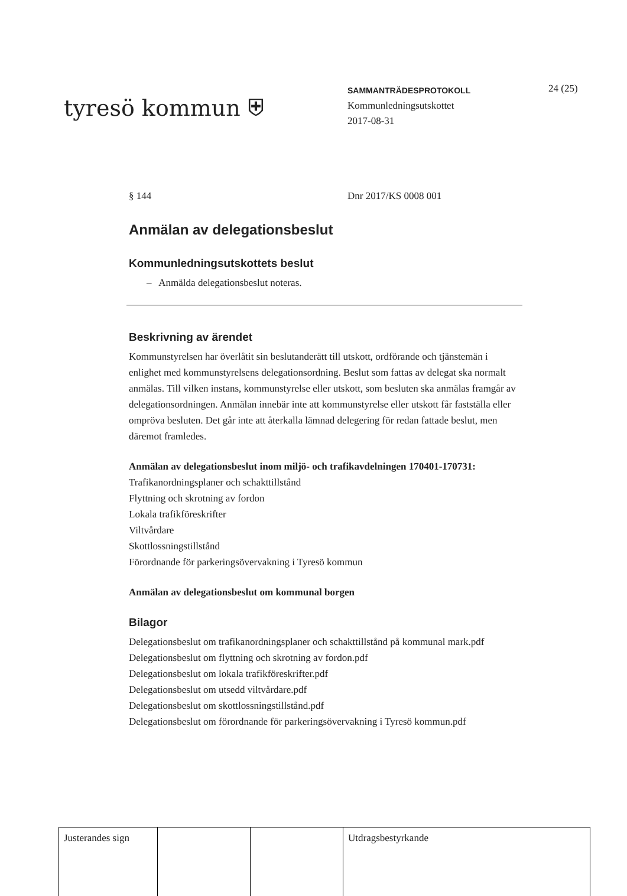tyresö kommun ⛨
SAMMANTRÄDESPROTOKOLL
Kommunledningsutskottet
2017-08-31
24 (25)
§ 144 Dnr 2017/KS 0008 001
Anmälan av delegationsbeslut
Kommunledningsutskottets beslut
– Anmälda delegationsbeslut noteras.
Beskrivning av ärendet
Kommunstyrelsen har överlåtit sin beslutanderätt till utskott, ordförande och tjänstemän i enlighet med kommunstyrelsens delegationsordning. Beslut som fattas av delegat ska normalt anmälas. Till vilken instans, kommunstyrelse eller utskott, som besluten ska anmälas framgår av delegationsordningen. Anmälan innebär inte att kommunstyrelse eller utskott får fastställa eller ompröva besluten. Det går inte att återkalla lämnad delegering för redan fattade beslut, men däremot framledes.
Anmälan av delegationsbeslut inom miljö- och trafikavdelningen 170401-170731:
Trafikanordningsplaner och schakttillstånd
Flyttning och skrotning av fordon
Lokala trafikföreskrifter
Viltvårdare
Skottlossningstillstånd
Förordnande för parkeringsövervakning i Tyresö kommun
Anmälan av delegationsbeslut om kommunal borgen
Bilagor
Delegationsbeslut om trafikanordningsplaner och schakttillstånd på kommunal mark.pdf
Delegationsbeslut om flyttning och skrotning av fordon.pdf
Delegationsbeslut om lokala trafikföreskrifter.pdf
Delegationsbeslut om utsedd viltvårdare.pdf
Delegationsbeslut om skottlossningstillstånd.pdf
Delegationsbeslut om förordnande för parkeringsövervakning i Tyresö kommun.pdf
| Justerandes sign | | | Utdragsbestyrkande |